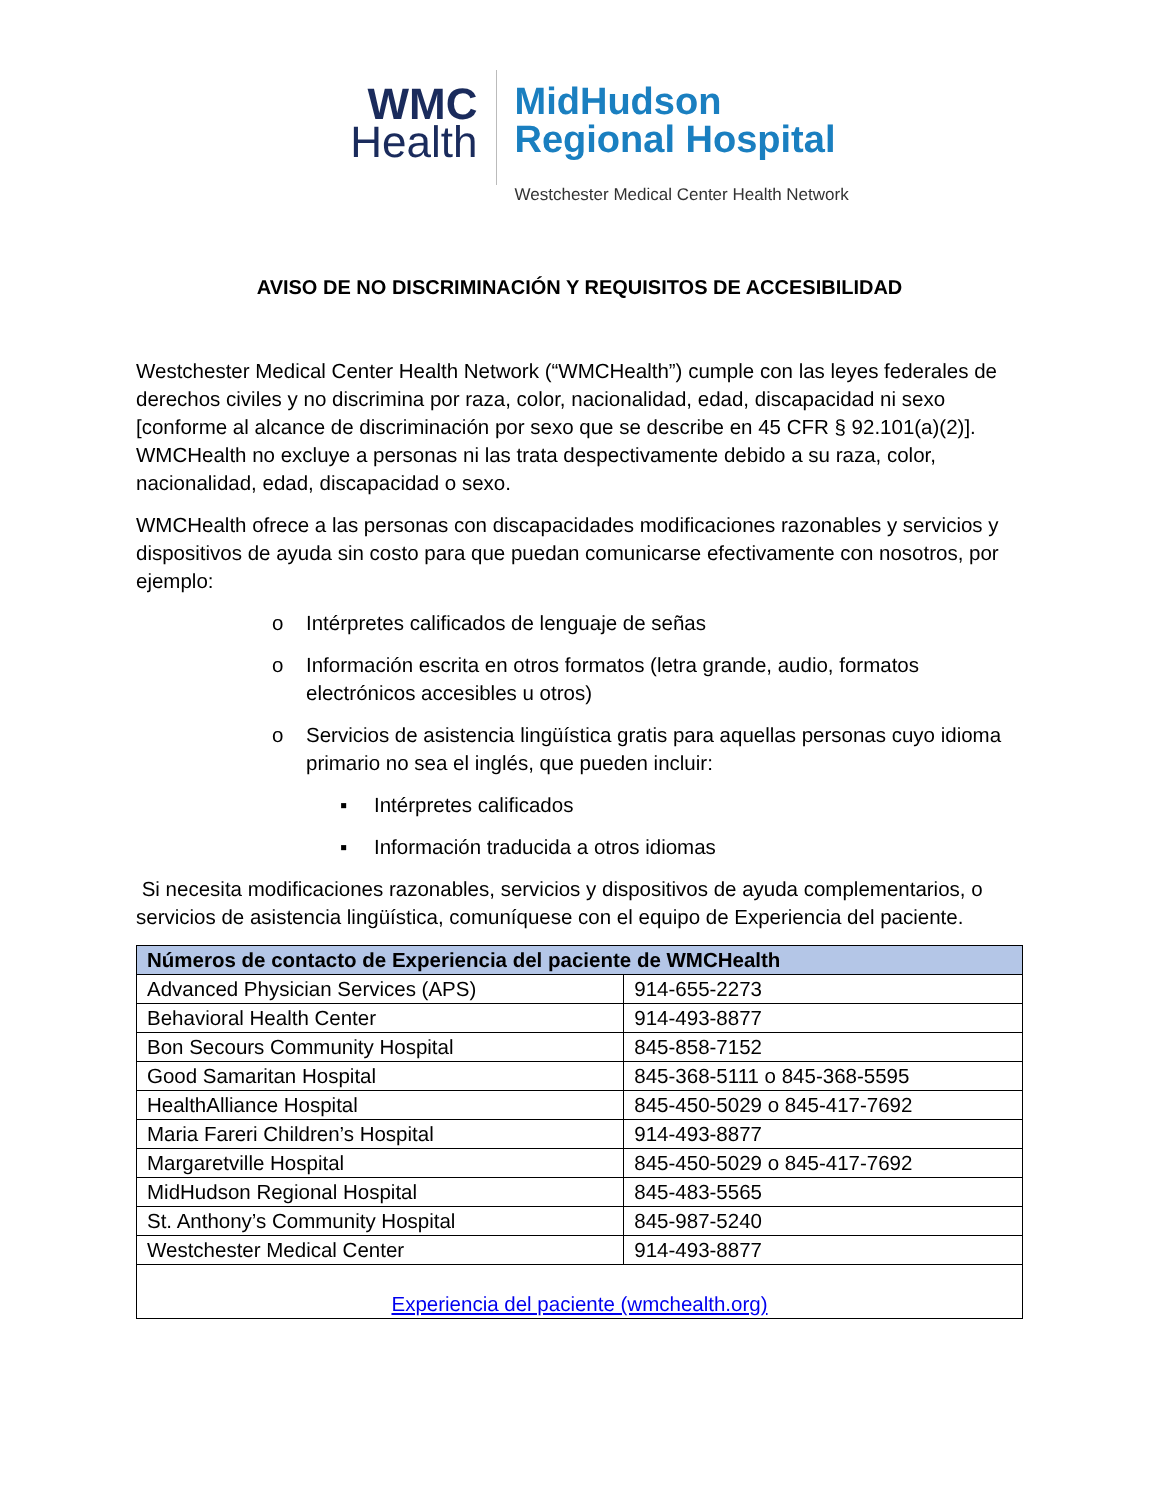WMC
Health
MidHudson
Regional Hospital
Westchester Medical Center Health Network
AVISO DE NO DISCRIMINACIÓN Y REQUISITOS DE ACCESIBILIDAD
Westchester Medical Center Health Network (“WMCHealth”) cumple con las leyes federales de derechos civiles y no discrimina por raza, color, nacionalidad, edad, discapacidad ni sexo [conforme al alcance de discriminación por sexo que se describe en 45 CFR § 92.101(a)(2)]. WMCHealth no excluye a personas ni las trata despectivamente debido a su raza, color, nacionalidad, edad, discapacidad o sexo.
WMCHealth ofrece a las personas con discapacidades modificaciones razonables y servicios y dispositivos de ayuda sin costo para que puedan comunicarse efectivamente con nosotros, por ejemplo:
o Intérpretes calificados de lenguaje de señas
o Información escrita en otros formatos (letra grande, audio, formatos electrónicos accesibles u otros)
o Servicios de asistencia lingüística gratis para aquellas personas cuyo idioma primario no sea el inglés, que pueden incluir:
▪ Intérpretes calificados
▪ Información traducida a otros idiomas
Si necesita modificaciones razonables, servicios y dispositivos de ayuda complementarios, o servicios de asistencia lingüística, comuníquese con el equipo de Experiencia del paciente.
| Números de contacto de Experiencia del paciente de WMCHealth | |
| --- | --- |
| Advanced Physician Services (APS) | 914-655-2273 |
| Behavioral Health Center | 914-493-8877 |
| Bon Secours Community Hospital | 845-858-7152 |
| Good Samaritan Hospital | 845-368-5111 o 845-368-5595 |
| HealthAlliance Hospital | 845-450-5029 o 845-417-7692 |
| Maria Fareri Children’s Hospital | 914-493-8877 |
| Margaretville Hospital | 845-450-5029 o 845-417-7692 |
| MidHudson Regional Hospital | 845-483-5565 |
| St. Anthony’s Community Hospital | 845-987-5240 |
| Westchester Medical Center | 914-493-8877 |
| Experiencia del paciente (wmchealth.org) | |